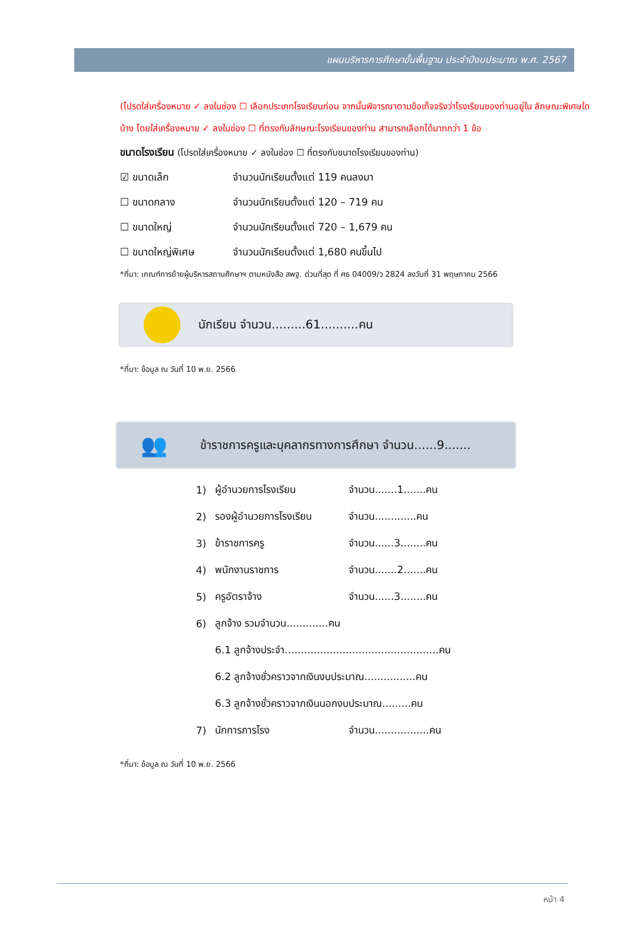แผนบริหารการศึกษาขั้นพื้นฐาน ประจำปีงบประมาณ พ.ศ. 2567
(โปรดใส่เครื่องหมาย ✓ ลงในช่อง ☐ เลือกประเภทโรงเรียนก่อน จากนั้นพิจารณาตามข้อเท็จจริงว่าโรงเรียนของท่านอยู่ใน ลักษณะพิเศษใดบ้าง โดยใส่เครื่องหมาย ✓ ลงในช่อง ☐ ที่ตรงกับลักษณะโรงเรียนของท่าน สามารถเลือกได้มากกว่า 1 ข้อ
ขนาดโรงเรียน (โปรดใส่เครื่องหมาย ✓ ลงในช่อง ☐ ที่ตรงกับขนาดโรงเรียนของท่าน)
☑ ขนาดเล็ก จำนวนนักเรียนตั้งแต่ 119 คนลงมา
☐ ขนาดกลาง จำนวนนักเรียนตั้งแต่ 120 – 719 คน
☐ ขนาดใหญ่ จำนวนนักเรียนตั้งแต่ 720 – 1,679 คน
☐ ขนาดใหญ่พิเศษ จำนวนนักเรียนตั้งแต่ 1,680 คนขึ้นไป
*ที่มา: เกณฑ์การย้ายผู้บริหารสถานศึกษาฯ ตามหนังสือ สพฐ. ด่วนที่สุด ที่ ศธ 04009/ว 2824 ลงวันที่ 31 พฤษภาคม 2566
นักเรียน จำนวน.........61..........คน
*ที่มา: ข้อมูล ณ วันที่ 10 พ.ย. 2566
👥
ข้าราชการครูและบุคลากรทางการศึกษา จำนวน......9.......
1) ผู้อำนวยการโรงเรียน จำนวน.......1.......คน
2) รองผู้อำนวยการโรงเรียน จำนวน.............คน
3) ข้าราชการครู จำนวน......3........คน
4) พนักงานราชการ จำนวน.......2.......คน
5) ครูอัตราจ้าง จำนวน......3........คน
6) ลูกจ้าง รวมจำนวน.............คน
6.1 ลูกจ้างประจำ................................................คน
6.2 ลูกจ้างชั่วคราวจากเงินงบประมาณ................คน
6.3 ลูกจ้างชั่วคราวจากเงินนอกงบประมาณ.........คน
7) นักการภารโรง จำนวน.................คน
*ที่มา: ข้อมูล ณ วันที่ 10 พ.ย. 2566
หน้า 4